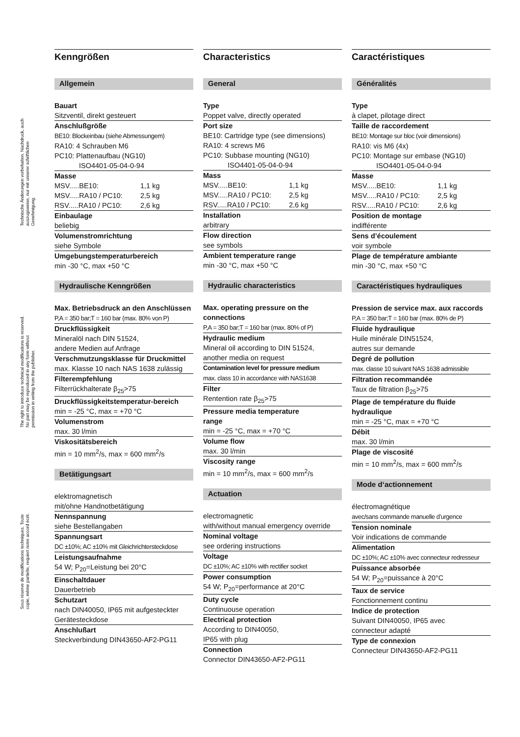Technische Änderungen vorbehalten. Nachdruck, auch auszugsweise, nur mit unserer schriftlichen Genehmigung.
The right to introduce technical modifications is reserved. No part may be reproduced in any form without permission in writing from the publisher.
Sous réserve de modifications techniques. Toute copie, même partielle, requiert notre accord écrit.
Kenngrößen
Allgemein
Bauart
Sitzventil, direkt gesteuert
Anschlußgröße
BE10: Blockeinbau (siehe Abmessungem)
RA10: 4 Schrauben M6
PC10: Plattenaufbau (NG10)
ISO4401-05-04-0-94
Masse
MSV.....BE10: 1,1 kg
MSV.....RA10 / PC10: 2,5 kg
RSV.....RA10 / PC10: 2,6 kg
Einbaulage
beliebig
Volumenstromrichtung
siehe Symbole
Umgebungstemperaturbereich
min -30 °C, max +50 °C
Hydraulische Kenngrößen
Max. Betriebsdruck an den Anschlüssen
P,A = 350 bar;T = 160 bar (max. 80% von P)
Druckflüssigkeit
Mineralöl nach DIN 51524,
andere Medien auf Anfrage
Verschmutzungsklasse für Druckmittel
max. Klasse 10 nach NAS 1638 zulässig
Filterempfehlung
Filterrückhalterate β<sub>25</sub>>75
Druckflüssigkeitstemperatur-bereich
min = -25 °C, max = +70 °C
Volumenstrom
max. 30 l/min
Viskositätsbereich
min = 10 mm<sup>2</sup>/s, max = 600 mm<sup>2</sup>/s
Betätigungsart
elektromagnetisch
mit/ohne Handnotbetätigung
Nennspannung
siehe Bestellangaben
Spannungsart
DC ±10%; AC ±10% mit Gleichrichtersteckdose
Leistungsaufnahme
54 W; P<sub>20</sub>=Leistung bei 20°C
Einschaltdauer
Dauerbetrieb
Schutzart
nach DIN40050, IP65 mit aufgesteckter Gerätesteckdose
Anschlußart
Steckverbindung DIN43650-AF2-PG11
Characteristics
General
Type
Poppet valve, directly operated
Port size
BE10: Cartridge type (see dimensions)
RA10: 4 screws M6
PC10: Subbase mounting (NG10)
ISO4401-05-04-0-94
Mass
MSV.....BE10: 1,1 kg
MSV.....RA10 / PC10: 2,5 kg
RSV.....RA10 / PC10: 2,6 kg
Installation
arbitrary
Flow direction
see symbols
Ambient temperature range
min -30 °C, max +50 °C
Hydraulic characteristics
Max. operating pressure on the connections
P,A = 350 bar;T = 160 bar (max. 80% of P)
Hydraulic medium
Mineral oil according to DIN 51524,
another media on request
Contamination level for pressure medium
max. class 10 in accordance with NAS1638
Filter
Rentention rate β<sub>25</sub>>75
Pressure media temperature
range
min = -25 °C, max = +70 °C
Volume flow
max. 30 l/min
Viscosity range
min = 10 mm<sup>2</sup>/s, max = 600 mm<sup>2</sup>/s
Actuation
electromagnetic
with/without manual emergency override
Nominal voltage
see ordering instructions
Voltage
DC ±10%; AC ±10% with rectifier socket
Power consumption
54 W; P<sub>20</sub>=performance at 20°C
Duty cycle
Continuouse operation
Electrical protection
According to DIN40050,
IP65 with plug
Connection
Connector DIN43650-AF2-PG11
Caractéristiques
Généralités
Type
à clapet, pilotage direct
Taille de raccordement
BE10: Montage sur bloc (voir dimensions)
RA10: vis M6 (4x)
PC10: Montage sur embase (NG10)
ISO4401-05-04-0-94
Masse
MSV.....BE10: 1,1 kg
MSV.....RA10 / PC10: 2,5 kg
RSV.....RA10 / PC10: 2,6 kg
Position de montage
indifférente
Sens d’écoulement
voir symbole
Plage de température ambiante
min -30 °C, max +50 °C
Caractéristiques hydrauliques
Pression de service max. aux raccords
P,A = 350 bar;T = 160 bar (max. 80% de P)
Fluide hydraulique
Huile minérale DIN51524,
autres sur demande
Degré de pollution
max. classe 10 suivant NAS 1638 admissible
Filtration recommandée
Taux de filtration β<sub>25</sub>>75
Plage de température du fluide hydraulique
min = -25 °C, max = +70 °C
Débit
max. 30 l/min
Plage de viscosité
min = 10 mm<sup>2</sup>/s, max = 600 mm<sup>2</sup>/s
Mode d‘actionnement
électromagnétique
avec/sans commande manuelle d’urgence
Tension nominale
Voir indications de commande
Alimentation
DC ±10%; AC ±10% avec connecteur redresseur
Puissance absorbée
54 W; P<sub>20</sub>=puissance à 20°C
Taux de service
Fonctionnement continu
Indice de protection
Suivant DIN40050, IP65 avec
connecteur adapté
Type de connexion
Connecteur DIN43650-AF2-PG11